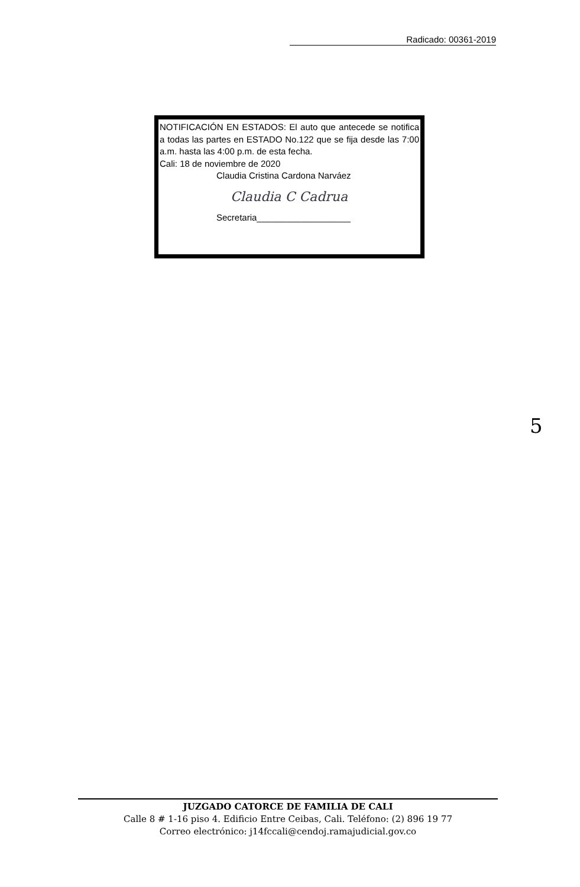Radicado: 00361-2019
NOTIFICACIÓN EN ESTADOS: El auto que antecede se notifica a todas las partes en ESTADO No.122 que se fija desde las 7:00 a.m. hasta las 4:00 p.m. de esta fecha.
Cali: 18 de noviembre de 2020
Claudia Cristina Cardona Narváez
Claudia C Cadrua
Secretaria___________________
5
JUZGADO CATORCE DE FAMILIA DE CALI
Calle 8 # 1-16 piso 4. Edificio Entre Ceibas, Cali. Teléfono: (2) 896 19 77
Correo electrónico: j14fccali@cendoj.ramajudicial.gov.co